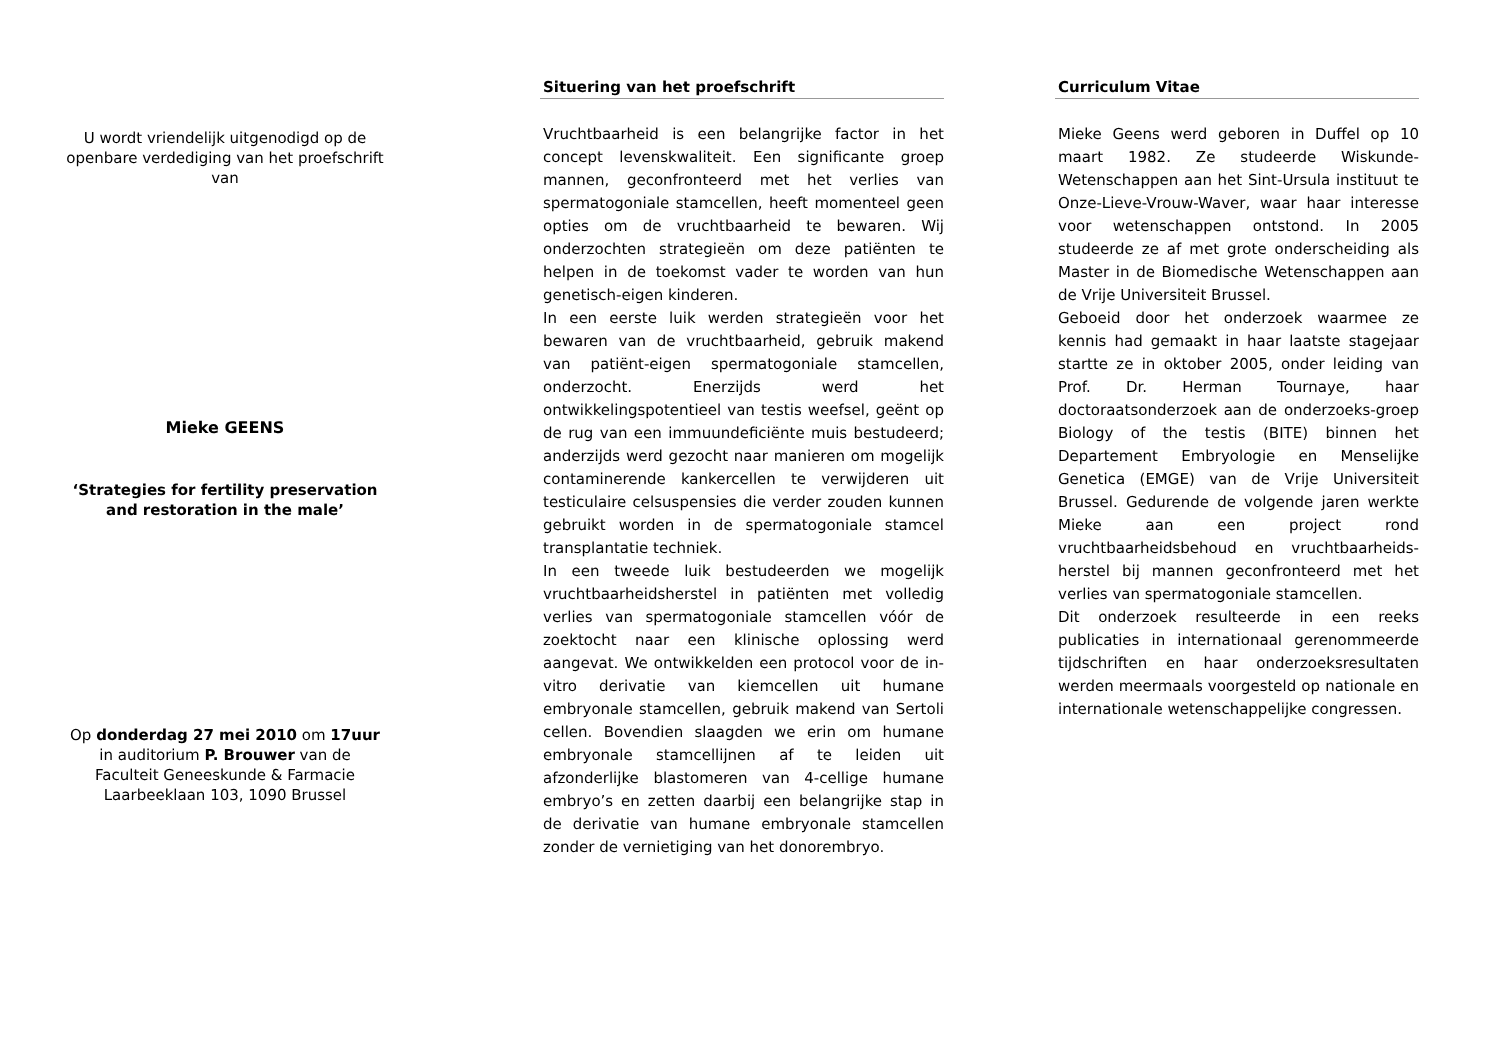U wordt vriendelijk uitgenodigd op de openbare verdediging van het proefschrift van
Mieke GEENS
‘Strategies for fertility preservation and restoration in the male’
Op donderdag 27 mei 2010 om 17uur
in auditorium P. Brouwer van de
Faculteit Geneeskunde & Farmacie
Laarbeeklaan 103, 1090 Brussel
Situering van het proefschrift
Vruchtbaarheid is een belangrijke factor in het concept levenskwaliteit. Een significante groep mannen, geconfronteerd met het verlies van spermatogoniale stamcellen, heeft momenteel geen opties om de vruchtbaarheid te bewaren. Wij onderzochten strategieën om deze patiënten te helpen in de toekomst vader te worden van hun genetisch-eigen kinderen.
In een eerste luik werden strategieën voor het bewaren van de vruchtbaarheid, gebruik makend van patiënt-eigen spermatogoniale stamcellen, onderzocht. Enerzijds werd het ontwikkelingspotentieel van testis weefsel, geënt op de rug van een immuundeficiënte muis bestudeerd; anderzijds werd gezocht naar manieren om mogelijk contaminerende kankercellen te verwijderen uit testiculaire celsuspensies die verder zouden kunnen gebruikt worden in de spermatogoniale stamcel transplantatie techniek.
In een tweede luik bestudeerden we mogelijk vruchtbaarheidsherstel in patiënten met volledig verlies van spermatogoniale stamcellen vóór de zoektocht naar een klinische oplossing werd aangevat. We ontwikkelden een protocol voor de in-vitro derivatie van kiemcellen uit humane embryonale stamcellen, gebruik makend van Sertoli cellen. Bovendien slaagden we erin om humane embryonale stamcellijnen af te leiden uit afzonderlijke blastomeren van 4-cellige humane embryo’s en zetten daarbij een belangrijke stap in de derivatie van humane embryonale stamcellen zonder de vernietiging van het donorembryo.
Curriculum Vitae
Mieke Geens werd geboren in Duffel op 10 maart 1982. Ze studeerde Wiskunde-Wetenschappen aan het Sint-Ursula instituut te Onze-Lieve-Vrouw-Waver, waar haar interesse voor wetenschappen ontstond. In 2005 studeerde ze af met grote onderscheiding als Master in de Biomedische Wetenschappen aan de Vrije Universiteit Brussel.
Geboeid door het onderzoek waarmee ze kennis had gemaakt in haar laatste stagejaar startte ze in oktober 2005, onder leiding van Prof. Dr. Herman Tournaye, haar doctoraatsonderzoek aan de onderzoeks-groep Biology of the testis (BITE) binnen het Departement Embryologie en Menselijke Genetica (EMGE) van de Vrije Universiteit Brussel. Gedurende de volgende jaren werkte Mieke aan een project rond vruchtbaarheidsbehoud en vruchtbaarheids-herstel bij mannen geconfronteerd met het verlies van spermatogoniale stamcellen.
Dit onderzoek resulteerde in een reeks publicaties in internationaal gerenommeerde tijdschriften en haar onderzoeksresultaten werden meermaals voorgesteld op nationale en internationale wetenschappelijke congressen.